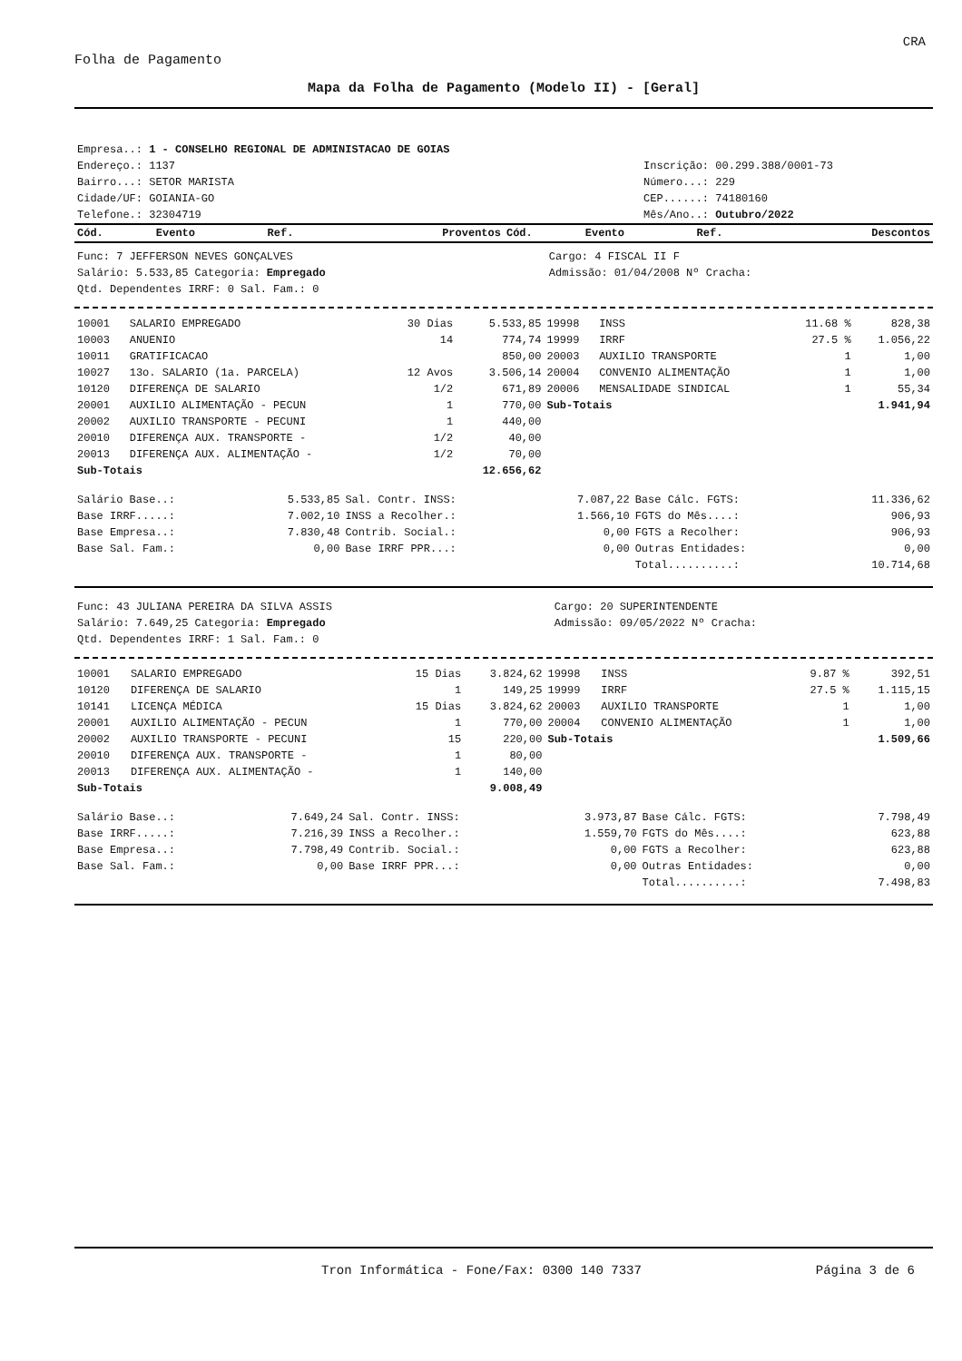CRA
Folha de Pagamento
Mapa da Folha de Pagamento (Modelo II) - [Geral]
| Empresa..: 1 - CONSELHO REGIONAL DE ADMINISTACAO DE GOIAS | |
| Endereço.: 1137 | Inscrição: 00.299.388/0001-73 |
| Bairro...: SETOR MARISTA | Número...: 229 |
| Cidade/UF: GOIANIA-GO | CEP......: 74180160 |
| Telefone.: 32304719 | Mês/Ano..: Outubro/2022 |
| Cód. | Evento | Ref. | Proventos | Cód. | Evento | Ref. | Descontos |
| --- | --- | --- | --- | --- | --- | --- | --- |
| Func: 7 JEFFERSON NEVES GONÇALVES | Cargo: 4 FISCAL II F |
| Salário: 5.533,85 Categoria: Empregado | Admissão: 01/04/2008 Nº Cracha: |
| Qtd. Dependentes IRRF: 0 Sal. Fam.: 0 | |
| 10001 | SALARIO EMPREGADO | 30 Dias | 5.533,85 | 19998 | INSS | 11.68 % | 828,38 |
| 10003 | ANUENIO | 14 | 774,74 | 19999 | IRRF | 27.5 % | 1.056,22 |
| 10011 | GRATIFICACAO | | 850,00 | 20003 | AUXILIO TRANSPORTE | 1 | 1,00 |
| 10027 | 13o. SALARIO (1a. PARCELA) | 12 Avos | 3.506,14 | 20004 | CONVENIO ALIMENTAÇÃO | 1 | 1,00 |
| 10120 | DIFERENÇA DE SALARIO | 1/2 | 671,89 | 20006 | MENSALIDADE SINDICAL | 1 | 55,34 |
| 20001 | AUXILIO ALIMENTAÇÃO - PECUN | 1 | 770,00 | Sub-Totais | | | 1.941,94 |
| 20002 | AUXILIO TRANSPORTE - PECUNI | 1 | 440,00 | | | | |
| 20010 | DIFERENÇA AUX. TRANSPORTE - | 1/2 | 40,00 | | | | |
| 20013 | DIFERENÇA AUX. ALIMENTAÇÃO - | 1/2 | 70,00 | | | | |
| Sub-Totais | | | 12.656,62 | | | | |
| Salário Base..: | 5.533,85 | Sal. Contr. INSS: | 7.087,22 | Base Cálc. FGTS: | 11.336,62 |
| Base IRRF.....: | 7.002,10 | INSS a Recolher.: | 1.566,10 | FGTS do Mês....: | 906,93 |
| Base Empresa..: | 7.830,48 | Contrib. Social.: | 0,00 | FGTS a Recolher: | 906,93 |
| Base Sal. Fam.: | 0,00 | Base IRRF PPR...: | 0,00 | Outras Entidades: | 0,00 |
| | | | | Total..........: | 10.714,68 |
| Func: 43 JULIANA PEREIRA DA SILVA ASSIS | Cargo: 20 SUPERINTENDENTE |
| Salário: 7.649,25 Categoria: Empregado | Admissão: 09/05/2022 Nº Cracha: |
| Qtd. Dependentes IRRF: 1 Sal. Fam.: 0 | |
| 10001 | SALARIO EMPREGADO | 15 Dias | 3.824,62 | 19998 | INSS | 9.87 % | 392,51 |
| 10120 | DIFERENÇA DE SALARIO | 1 | 149,25 | 19999 | IRRF | 27.5 % | 1.115,15 |
| 10141 | LICENÇA MÉDICA | 15 Dias | 3.824,62 | 20003 | AUXILIO TRANSPORTE | 1 | 1,00 |
| 20001 | AUXILIO ALIMENTAÇÃO - PECUN | 1 | 770,00 | 20004 | CONVENIO ALIMENTAÇÃO | 1 | 1,00 |
| 20002 | AUXILIO TRANSPORTE - PECUNI | 15 | 220,00 | Sub-Totais | | | 1.509,66 |
| 20010 | DIFERENÇA AUX. TRANSPORTE - | 1 | 80,00 | | | | |
| 20013 | DIFERENÇA AUX. ALIMENTAÇÃO - | 1 | 140,00 | | | | |
| Sub-Totais | | | 9.008,49 | | | | |
| Salário Base..: | 7.649,24 | Sal. Contr. INSS: | 3.973,87 | Base Cálc. FGTS: | 7.798,49 |
| Base IRRF.....: | 7.216,39 | INSS a Recolher.: | 1.559,70 | FGTS do Mês....: | 623,88 |
| Base Empresa..: | 7.798,49 | Contrib. Social.: | 0,00 | FGTS a Recolher: | 623,88 |
| Base Sal. Fam.: | 0,00 | Base IRRF PPR...: | 0,00 | Outras Entidades: | 0,00 |
| | | | | Total..........: | 7.498,83 |
Tron Informática - Fone/Fax: 0300 140 7337 Página 3 de 6